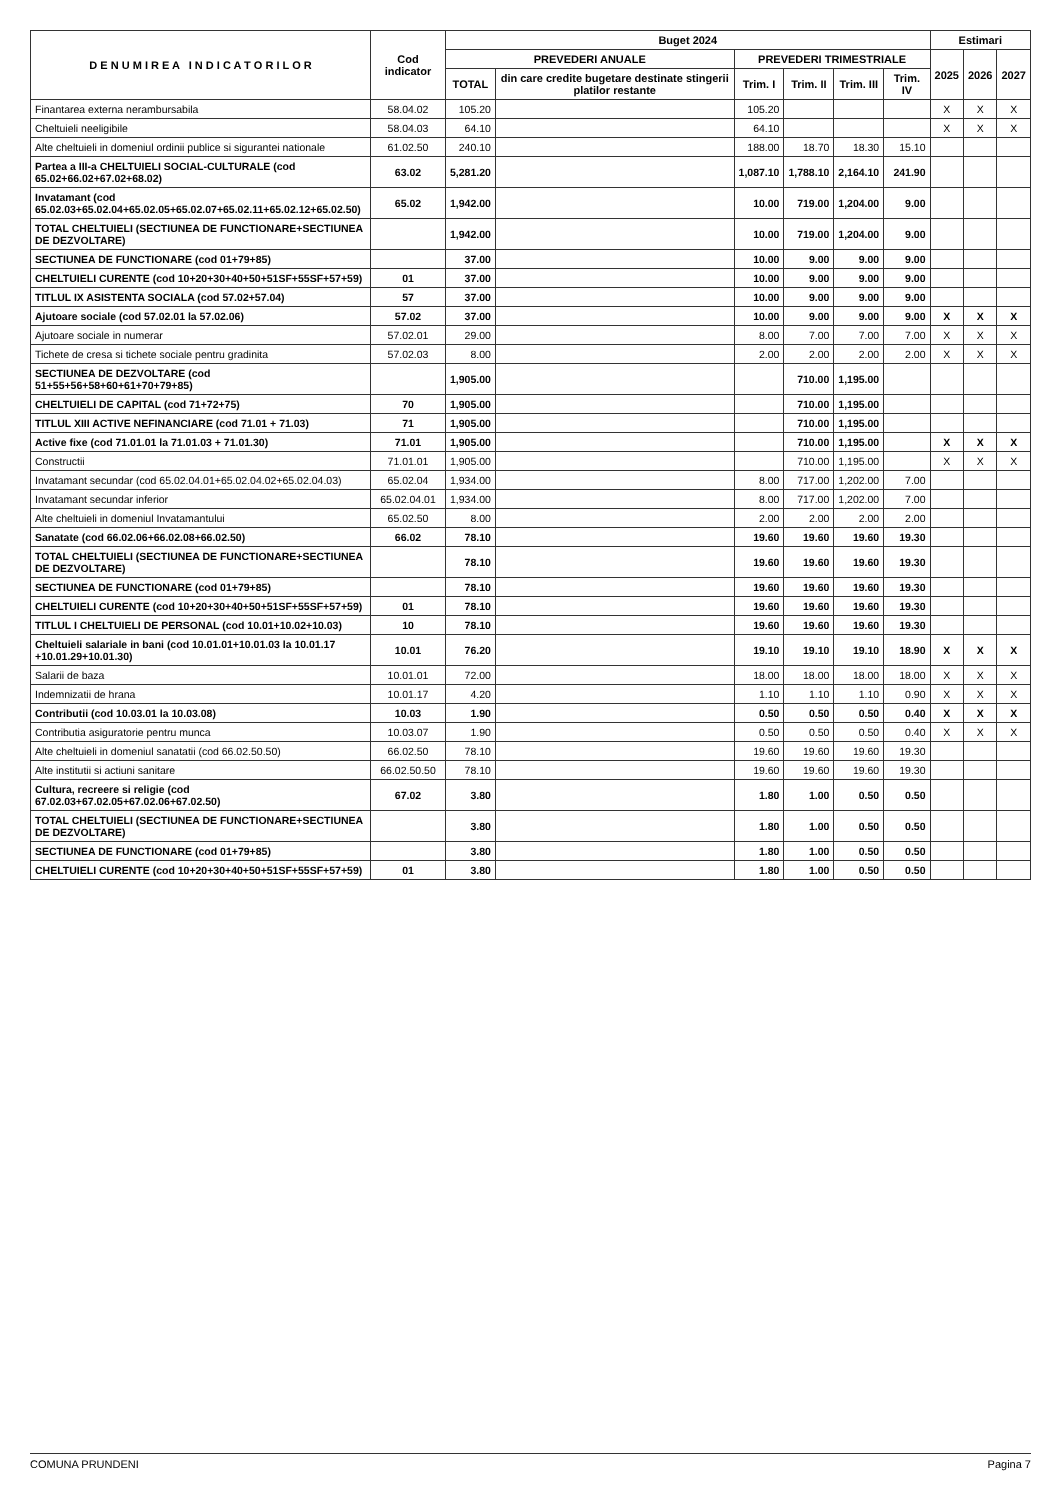| D E N U M I R E A I N D I C A T O R I L O R | Cod indicator | Buget 2024 | | | | | | Estimari | | |
| --- | --- | --- | --- | --- | --- | --- | --- | --- | --- | --- |
| | | PREVEDERI ANUALE | | PREVEDERI TRIMESTRIALE | | | | 2025 | 2026 | 2027 |
| | | TOTAL | din care credite bugetare destinate stingerii platilor restante | Trim. I | Trim. II | Trim. III | Trim. IV | | | |
| Finantarea externa nerambursabila | 58.04.02 | 105.20 | | 105.20 | | | | X | X | X |
| Cheltuieli neeligibile | 58.04.03 | 64.10 | | 64.10 | | | | X | X | X |
| Alte cheltuieli in domeniul ordinii publice si sigurantei nationale | 61.02.50 | 240.10 | | 188.00 | 18.70 | 18.30 | 15.10 | | | |
| Partea a III-a CHELTUIELI SOCIAL-CULTURALE (cod 65.02+66.02+67.02+68.02) | 63.02 | 5,281.20 | | 1,087.10 | 1,788.10 | 2,164.10 | 241.90 | | | |
| Invatamant (cod 65.02.03+65.02.04+65.02.05+65.02.07+65.02.11+65.02.12+65.02.50) | 65.02 | 1,942.00 | | 10.00 | 719.00 | 1,204.00 | 9.00 | | | |
| TOTAL CHELTUIELI (SECTIUNEA DE FUNCTIONARE+SECTIUNEA DE DEZVOLTARE) | | 1,942.00 | | 10.00 | 719.00 | 1,204.00 | 9.00 | | | |
| SECTIUNEA DE FUNCTIONARE (cod 01+79+85) | | 37.00 | | 10.00 | 9.00 | 9.00 | 9.00 | | | |
| CHELTUIELI CURENTE (cod 10+20+30+40+50+51SF+55SF+57+59) | 01 | 37.00 | | 10.00 | 9.00 | 9.00 | 9.00 | | | |
| TITLUL IX ASISTENTA SOCIALA (cod 57.02+57.04) | 57 | 37.00 | | 10.00 | 9.00 | 9.00 | 9.00 | | | |
| Ajutoare sociale (cod 57.02.01 la 57.02.06) | 57.02 | 37.00 | | 10.00 | 9.00 | 9.00 | 9.00 | X | X | X |
| Ajutoare sociale in numerar | 57.02.01 | 29.00 | | 8.00 | 7.00 | 7.00 | 7.00 | X | X | X |
| Tichete de cresa si tichete sociale pentru gradinita | 57.02.03 | 8.00 | | 2.00 | 2.00 | 2.00 | 2.00 | X | X | X |
| SECTIUNEA DE DEZVOLTARE (cod 51+55+56+58+60+61+70+79+85) | | 1,905.00 | | | 710.00 | 1,195.00 | | | | |
| CHELTUIELI DE CAPITAL (cod 71+72+75) | 70 | 1,905.00 | | | 710.00 | 1,195.00 | | | | |
| TITLUL XIII ACTIVE NEFINANCIARE (cod 71.01 + 71.03) | 71 | 1,905.00 | | | 710.00 | 1,195.00 | | | | |
| Active fixe (cod 71.01.01 la 71.01.03 + 71.01.30) | 71.01 | 1,905.00 | | | 710.00 | 1,195.00 | | X | X | X |
| Constructii | 71.01.01 | 1,905.00 | | | 710.00 | 1,195.00 | | X | X | X |
| Invatamant secundar (cod 65.02.04.01+65.02.04.02+65.02.04.03) | 65.02.04 | 1,934.00 | | 8.00 | 717.00 | 1,202.00 | 7.00 | | | |
| Invatamant secundar inferior | 65.02.04.01 | 1,934.00 | | 8.00 | 717.00 | 1,202.00 | 7.00 | | | |
| Alte cheltuieli in domeniul Invatamantului | 65.02.50 | 8.00 | | 2.00 | 2.00 | 2.00 | 2.00 | | | |
| Sanatate (cod 66.02.06+66.02.08+66.02.50) | 66.02 | 78.10 | | 19.60 | 19.60 | 19.60 | 19.30 | | | |
| TOTAL CHELTUIELI (SECTIUNEA DE FUNCTIONARE+SECTIUNEA DE DEZVOLTARE) | | 78.10 | | 19.60 | 19.60 | 19.60 | 19.30 | | | |
| SECTIUNEA DE FUNCTIONARE (cod 01+79+85) | | 78.10 | | 19.60 | 19.60 | 19.60 | 19.30 | | | |
| CHELTUIELI CURENTE (cod 10+20+30+40+50+51SF+55SF+57+59) | 01 | 78.10 | | 19.60 | 19.60 | 19.60 | 19.30 | | | |
| TITLUL I CHELTUIELI DE PERSONAL (cod 10.01+10.02+10.03) | 10 | 78.10 | | 19.60 | 19.60 | 19.60 | 19.30 | | | |
| Cheltuieli salariale in bani (cod 10.01.01+10.01.03 la 10.01.17 +10.01.29+10.01.30) | 10.01 | 76.20 | | 19.10 | 19.10 | 19.10 | 18.90 | X | X | X |
| Salarii de baza | 10.01.01 | 72.00 | | 18.00 | 18.00 | 18.00 | 18.00 | X | X | X |
| Indemnizatii de hrana | 10.01.17 | 4.20 | | 1.10 | 1.10 | 1.10 | 0.90 | X | X | X |
| Contributii (cod 10.03.01 la 10.03.08) | 10.03 | 1.90 | | 0.50 | 0.50 | 0.50 | 0.40 | X | X | X |
| Contributia asiguratorie pentru munca | 10.03.07 | 1.90 | | 0.50 | 0.50 | 0.50 | 0.40 | X | X | X |
| Alte cheltuieli in domeniul sanatatii (cod 66.02.50.50) | 66.02.50 | 78.10 | | 19.60 | 19.60 | 19.60 | 19.30 | | | |
| Alte institutii si actiuni sanitare | 66.02.50.50 | 78.10 | | 19.60 | 19.60 | 19.60 | 19.30 | | | |
| Cultura, recreere si religie (cod 67.02.03+67.02.05+67.02.06+67.02.50) | 67.02 | 3.80 | | 1.80 | 1.00 | 0.50 | 0.50 | | | |
| TOTAL CHELTUIELI (SECTIUNEA DE FUNCTIONARE+SECTIUNEA DE DEZVOLTARE) | | 3.80 | | 1.80 | 1.00 | 0.50 | 0.50 | | | |
| SECTIUNEA DE FUNCTIONARE (cod 01+79+85) | | 3.80 | | 1.80 | 1.00 | 0.50 | 0.50 | | | |
| CHELTUIELI CURENTE (cod 10+20+30+40+50+51SF+55SF+57+59) | 01 | 3.80 | | 1.80 | 1.00 | 0.50 | 0.50 | | | |
COMUNA PRUNDENI Pagina 7